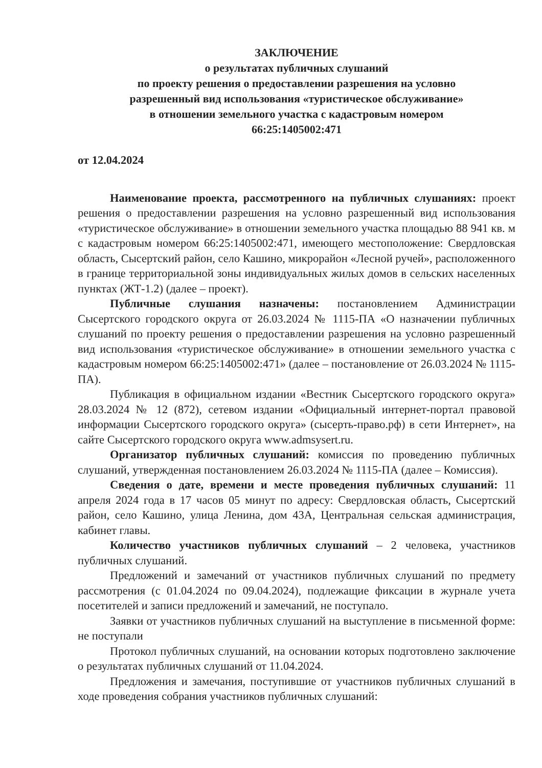ЗАКЛЮЧЕНИЕ
о результатах публичных слушаний
по проекту решения о предоставлении разрешения на условно
разрешенный вид использования «туристическое обслуживание»
в отношении земельного участка с кадастровым номером
66:25:1405002:471
от 12.04.2024
Наименование проекта, рассмотренного на публичных слушаниях: проект решения о предоставлении разрешения на условно разрешенный вид использования «туристическое обслуживание» в отношении земельного участка площадью 88 941 кв. м с кадастровым номером 66:25:1405002:471, имеющего местоположение: Свердловская область, Сысертский район, село Кашино, микрорайон «Лесной ручей», расположенного в границе территориальной зоны индивидуальных жилых домов в сельских населенных пунктах (ЖТ-1.2) (далее – проект).
Публичные слушания назначены: постановлением Администрации Сысертского городского округа от 26.03.2024 № 1115-ПА «О назначении публичных слушаний по проекту решения о предоставлении разрешения на условно разрешенный вид использования «туристическое обслуживание» в отношении земельного участка с кадастровым номером 66:25:1405002:471» (далее – постановление от 26.03.2024 № 1115-ПА).
Публикация в официальном издании «Вестник Сысертского городского округа» 28.03.2024 № 12 (872), сетевом издании «Официальный интернет-портал правовой информации Сысертского городского округа» (сысерть-право.рф) в сети Интернет», на сайте Сысертского городского округа www.admsysert.ru.
Организатор публичных слушаний: комиссия по проведению публичных слушаний, утвержденная постановлением 26.03.2024 № 1115-ПА (далее – Комиссия).
Сведения о дате, времени и месте проведения публичных слушаний: 11 апреля 2024 года в 17 часов 05 минут по адресу: Свердловская область, Сысертский район, село Кашино, улица Ленина, дом 43А, Центральная сельская администрация, кабинет главы.
Количество участников публичных слушаний – 2 человека, участников публичных слушаний.
Предложений и замечаний от участников публичных слушаний по предмету рассмотрения (с 01.04.2024 по 09.04.2024), подлежащие фиксации в журнале учета посетителей и записи предложений и замечаний, не поступало.
Заявки от участников публичных слушаний на выступление в письменной форме: не поступали
Протокол публичных слушаний, на основании которых подготовлено заключение о результатах публичных слушаний от 11.04.2024.
Предложения и замечания, поступившие от участников публичных слушаний в ходе проведения собрания участников публичных слушаний: